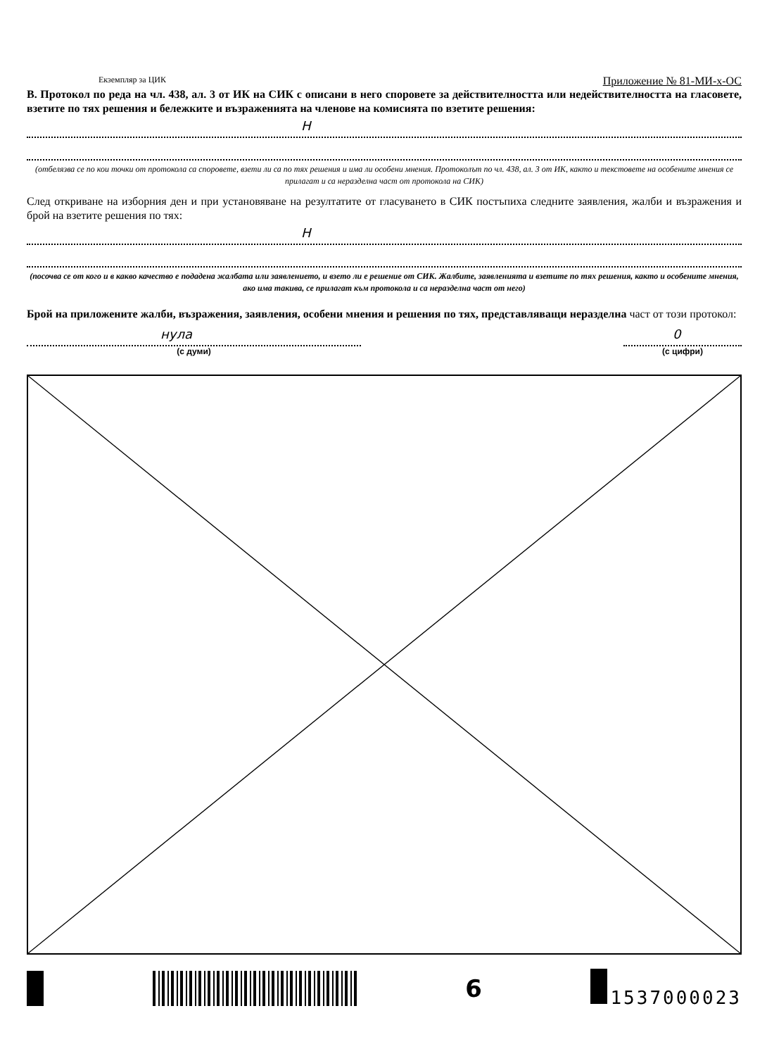Екземпляр за ЦИК Приложение № 81-МИ-х-ОС
В. Протокол по реда на чл. 438, ал. 3 от ИК на СИК с описани в него споровете за действителността или недействителността на гласовете, взетите по тях решения и бележките и възраженията на членове на комисията по взетите решения:
Н
(отбелязва се по кои точки от протокола са споровете, взети ли са по тях решения и има ли особени мнения. Протоколът по чл. 438, ал. 3 от ИК, както и текстовете на особените мнения се прилагат и са неразделна част от протокола на СИК)
След откриване на изборния ден и при установяване на резултатите от гласуването в СИК постъпиха следните заявления, жалби и възражения и брой на взетите решения по тях:
Н
(посочва се от кого и в какво качество е подадена жалбата или заявлението, и взето ли е решение от СИК. Жалбите, заявленията и взетите по тях решения, както и особените мнения, ако има такива, се прилагат към протокола и са неразделна част от него)
Брой на приложените жалби, възражения, заявления, особени мнения и решения по тях, представляващи неразделна част от този протокол:
нула
(с думи)
0
(с цифри)
6 1537000023